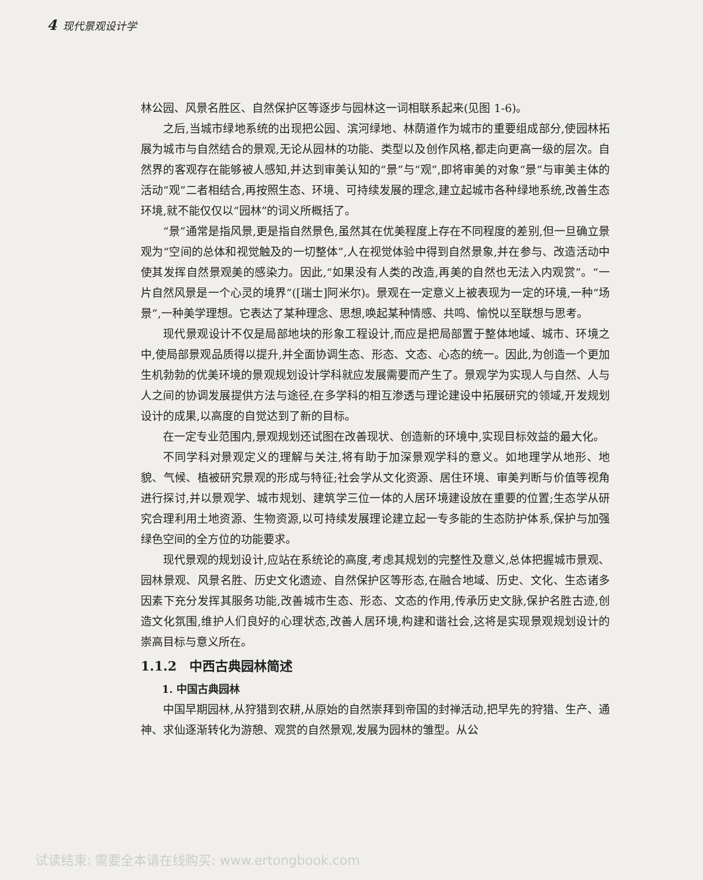4 现代景观设计学
林公园、风景名胜区、自然保护区等逐步与园林这一词相联系起来(见图 1-6)。
之后,当城市绿地系统的出现把公园、滨河绿地、林荫道作为城市的重要组成部分,使园林拓展为城市与自然结合的景观,无论从园林的功能、类型以及创作风格,都走向更高一级的层次。自然界的客观存在能够被人感知,并达到审美认知的“景”与“观”,即将审美的对象“景”与审美主体的活动“观”二者相结合,再按照生态、环境、可持续发展的理念,建立起城市各种绿地系统,改善生态环境,就不能仅仅以“园林”的词义所概括了。
“景”通常是指风景,更是指自然景色,虽然其在优美程度上存在不同程度的差别,但一旦确立景观为“空间的总体和视觉触及的一切整体”,人在视觉体验中得到自然景象,并在参与、改造活动中使其发挥自然景观美的感染力。因此,“如果没有人类的改造,再美的自然也无法入内观赏”。“一片自然风景是一个心灵的境界”([瑞士]阿米尔)。景观在一定意义上被表现为一定的环境,一种“场景”,一种美学理想。它表达了某种理念、思想,唤起某种情感、共鸣、愉悦以至联想与思考。
现代景观设计不仅是局部地块的形象工程设计,而应是把局部置于整体地域、城市、环境之中,使局部景观品质得以提升,并全面协调生态、形态、文态、心态的统一。因此,为创造一个更加生机勃勃的优美环境的景观规划设计学科就应发展需要而产生了。景观学为实现人与自然、人与人之间的协调发展提供方法与途径,在多学科的相互渗透与理论建设中拓展研究的领域,开发规划设计的成果,以高度的自觉达到了新的目标。
在一定专业范围内,景观规划还试图在改善现状、创造新的环境中,实现目标效益的最大化。
不同学科对景观定义的理解与关注,将有助于加深景观学科的意义。如地理学从地形、地貌、气候、植被研究景观的形成与特征;社会学从文化资源、居住环境、审美判断与价值等视角进行探讨,并以景观学、城市规划、建筑学三位一体的人居环境建设放在重要的位置;生态学从研究合理利用土地资源、生物资源,以可持续发展理论建立起一专多能的生态防护体系,保护与加强绿色空间的全方位的功能要求。
现代景观的规划设计,应站在系统论的高度,考虑其规划的完整性及意义,总体把握城市景观、园林景观、风景名胜、历史文化遗迹、自然保护区等形态,在融合地域、历史、文化、生态诸多因素下充分发挥其服务功能,改善城市生态、形态、文态的作用,传承历史文脉,保护名胜古迹,创造文化氛围,维护人们良好的心理状态,改善人居环境,构建和谐社会,这将是实现景观规划设计的崇高目标与意义所在。
1.1.2　中西古典园林简述
1. 中国古典园林
中国早期园林,从狩猎到农耕,从原始的自然崇拜到帝国的封禅活动,把早先的狩猎、生产、通神、求仙逐渐转化为游憩、观赏的自然景观,发展为园林的雏型。从公
试读结束: 需要全本请在线购买: www.ertongbook.com